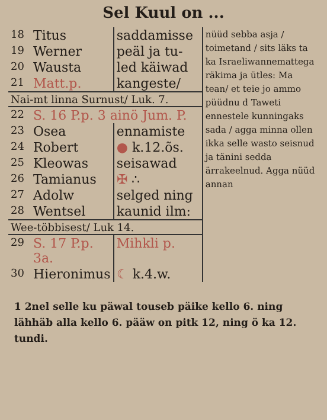Sel Kuul on ...
| 18 | Titus | saddamisse | nüüd sebba asja / toimetand / sits läks ta ka Israeliwannemattega räkima ja ütles: Ma tean/ et teie jo ammo püüdnu d Taweti ennestele kunningaks sada / agga minna ollen ikka selle wasto seisnud ja tänini sedda ärrakeelnud. Agga nüüd annan |
| 19 | Werner | peäl ja tu- | |
| 20 | Wausta | led käiwad | |
| 21 | Matt.p. | kangeste/ | |
| Nai-mt linna Surnust/ Luk. 7. | | | |
| 22 | S. 16 P.p. 3 ainö Jum. P. | | |
| 23 | Osea | ennamiste | |
| 24 | Robert | ● k.12.õs. | |
| 25 | Kleowas | seisawad | |
| 26 | Tamianus | ✠ ∴ | |
| 27 | Adolw | selged ning | |
| 28 | Wentsel | kaunid ilm: | |
| Wee-többisest/ Luk 14. | | | |
| 29 | S. 17 P.p. 3a. | Mihkli p. | |
| 30 | Hieronimus | ☾ k.4.w. | |
1 2nel selle ku päwal touseb päike kello 6. ning lähhäb alla kello 6. pääw on pitk 12, ning ö ka 12. tundi.